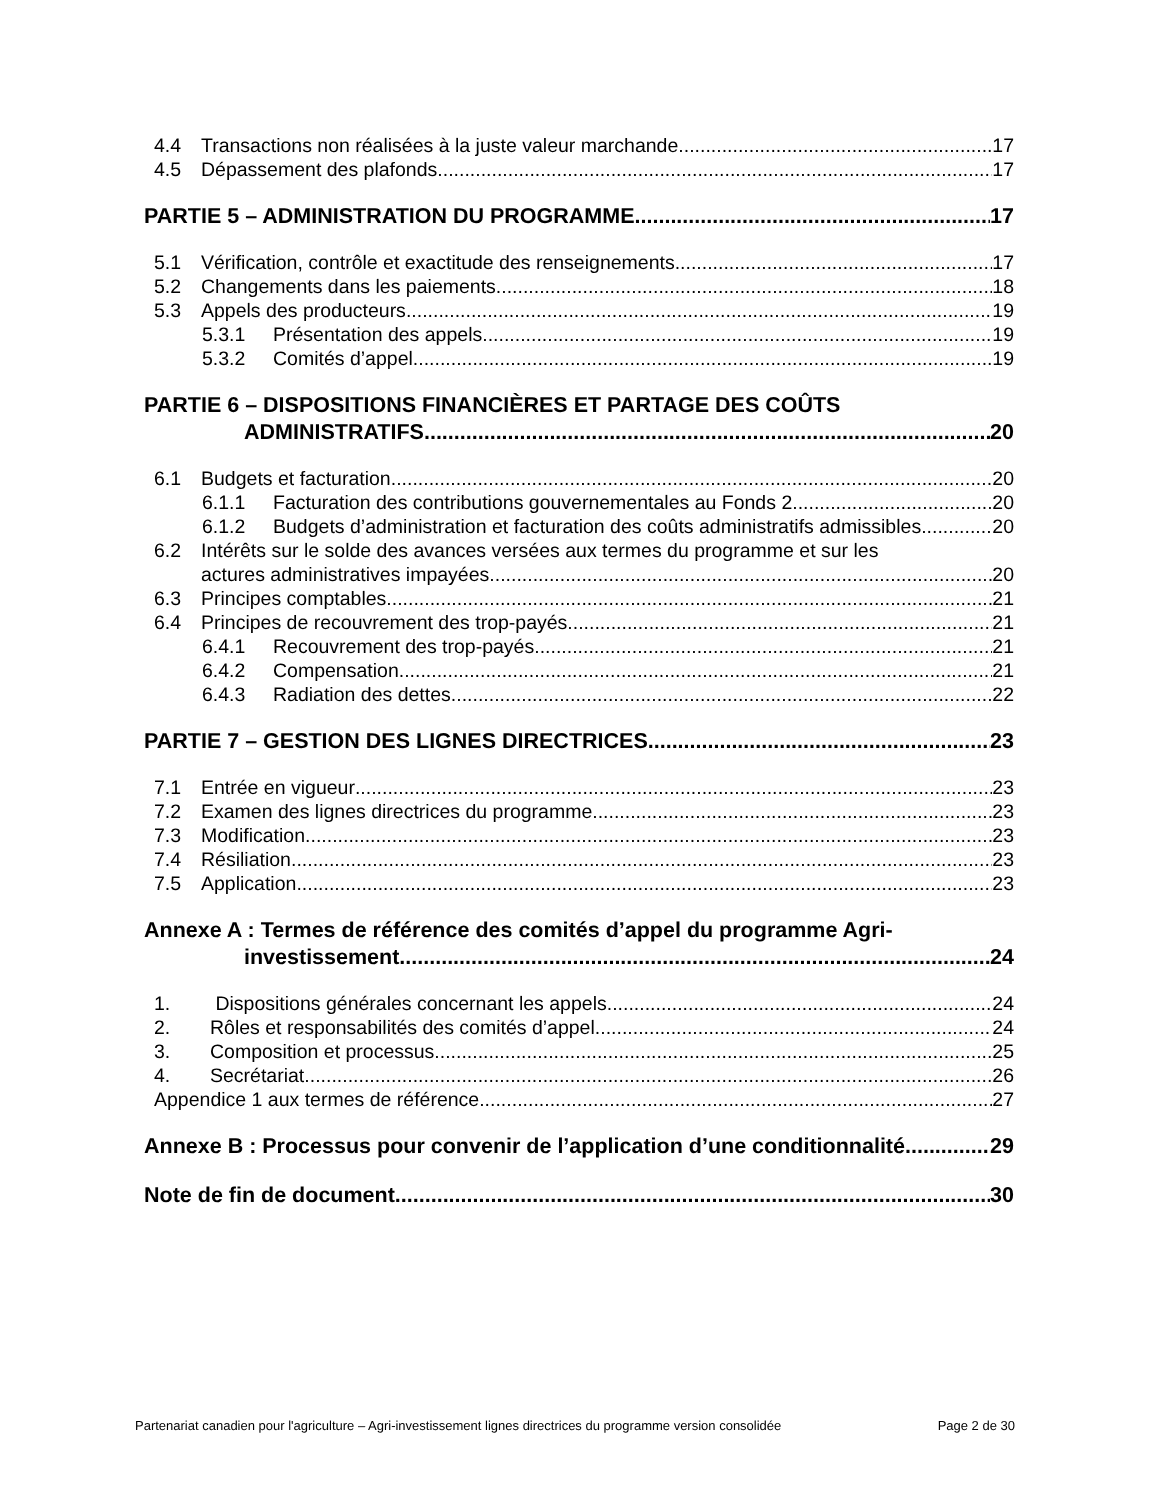4.4 Transactions non réalisées à la juste valeur marchande 17
4.5 Dépassement des plafonds 17
PARTIE 5 – ADMINISTRATION DU PROGRAMME 17
5.1 Vérification, contrôle et exactitude des renseignements 17
5.2 Changements dans les paiements 18
5.3 Appels des producteurs 19
5.3.1 Présentation des appels 19
5.3.2 Comités d’appel 19
PARTIE 6 – DISPOSITIONS FINANCIÈRES ET PARTAGE DES COÛTS
ADMINISTRATIFS 20
6.1 Budgets et facturation 20
6.1.1 Facturation des contributions gouvernementales au Fonds 2 20
6.1.2 Budgets d’administration et facturation des coûts administratifs admissibles 20
6.2 Intérêts sur le solde des avances versées aux termes du programme et sur les
actures administratives impayées 20
6.3 Principes comptables 21
6.4 Principes de recouvrement des trop-payés 21
6.4.1 Recouvrement des trop-payés 21
6.4.2 Compensation 21
6.4.3 Radiation des dettes 22
PARTIE 7 – GESTION DES LIGNES DIRECTRICES 23
7.1 Entrée en vigueur 23
7.2 Examen des lignes directrices du programme 23
7.3 Modification 23
7.4 Résiliation 23
7.5 Application 23
Annexe A : Termes de référence des comités d’appel du programme Agri-
investissement 24
1. Dispositions générales concernant les appels 24
2. Rôles et responsabilités des comités d’appel 24
3. Composition et processus 25
4. Secrétariat 26
Appendice 1 aux termes de référence 27
Annexe B : Processus pour convenir de l’application d’une conditionnalité 29
Note de fin de document 30
Partenariat canadien pour l'agriculture – Agri-investissement lignes directrices du programme version consolidée Page 2 de 30